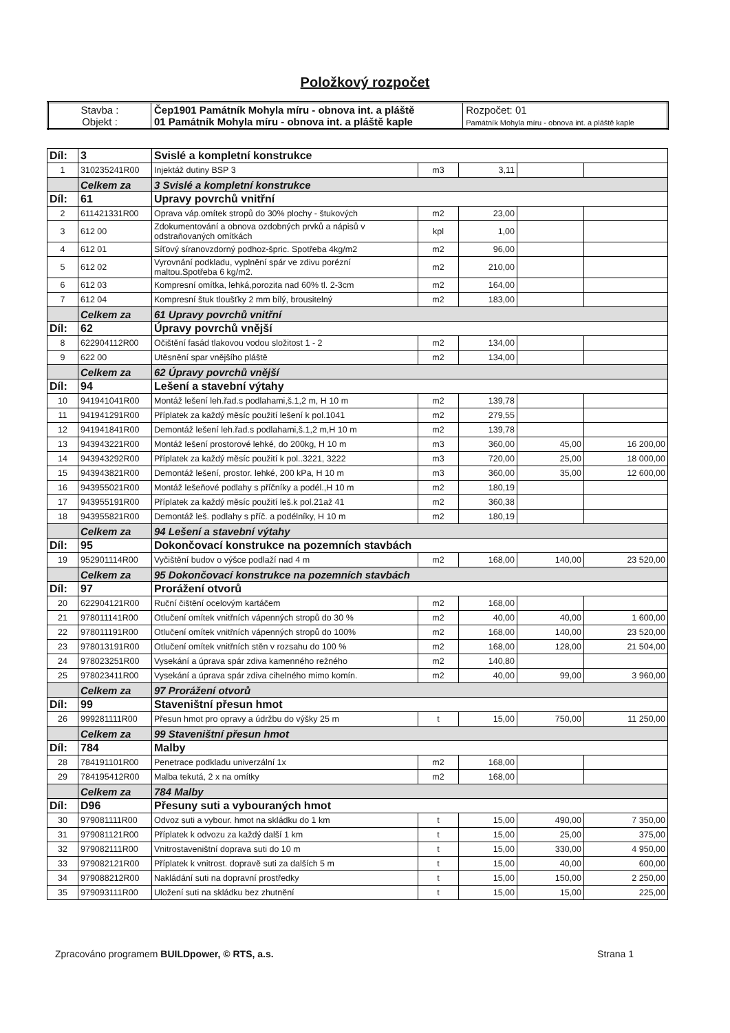Položkový rozpočet
| Stavba : Objekt : | Čep1901 Památník Mohyla míru - obnova int. a pláště 01 Památník Mohyla míru - obnova int. a pláště kaple | Rozpočet: 01 Památník Mohyla míru - obnova int. a pláště kaple |
| Díl: | 3 | Svislé a kompletní konstrukce | | | | |
| 1 | 310235241R00 | Injektáž dutiny BSP 3 | m3 | 3,11 | | |
| | Celkem za | 3 Svislé a kompletní konstrukce | | | | |
| Díl: | 61 | Upravy povrchů vnitřní | | | | |
| 2 | 611421331R00 | Oprava váp.omítek stropů do 30% plochy - štukových | m2 | 23,00 | | |
| 3 | 612 00 | Zdokumentování a obnova ozdobných prvků a nápisů v odstraňovaných omítkách | kpl | 1,00 | | |
| 4 | 612 01 | Síťový síranovzdorný podhoz-špric. Spotřeba 4kg/m2 | m2 | 96,00 | | |
| 5 | 612 02 | Vyrovnání podkladu, vyplnění spár ve zdivu porézní maltou.Spotřeba 6 kg/m2. | m2 | 210,00 | | |
| 6 | 612 03 | Kompresní omítka, lehká,porozita nad 60% tl. 2-3cm | m2 | 164,00 | | |
| 7 | 612 04 | Kompresní štuk tloušťky 2 mm bílý, brousitelný | m2 | 183,00 | | |
| | Celkem za | 61 Upravy povrchů vnitřní | | | | |
| Díl: | 62 | Úpravy povrchů vnější | | | | |
| 8 | 622904112R00 | Očištění fasád tlakovou vodou složitost 1 - 2 | m2 | 134,00 | | |
| 9 | 622 00 | Utěsnění spar vnějšího pláště | m2 | 134,00 | | |
| | Celkem za | 62 Úpravy povrchů vnější | | | | |
| Díl: | 94 | Lešení a stavební výtahy | | | | |
| 10 | 941941041R00 | Montáž lešení leh.řad.s podlahami,š.1,2 m, H 10 m | m2 | 139,78 | | |
| 11 | 941941291R00 | Příplatek za každý měsíc použití lešení k pol.1041 | m2 | 279,55 | | |
| 12 | 941941841R00 | Demontáž lešení leh.řad.s podlahami,š.1,2 m,H 10 m | m2 | 139,78 | | |
| 13 | 943943221R00 | Montáž lešení prostorové lehké, do 200kg, H 10 m | m3 | 360,00 | 45,00 | 16 200,00 |
| 14 | 943943292R00 | Příplatek za každý měsíc použití k pol..3221, 3222 | m3 | 720,00 | 25,00 | 18 000,00 |
| 15 | 943943821R00 | Demontáž lešení, prostor. lehké, 200 kPa, H 10 m | m3 | 360,00 | 35,00 | 12 600,00 |
| 16 | 943955021R00 | Montáž lešeňové podlahy s příčníky a podél.,H 10 m | m2 | 180,19 | | |
| 17 | 943955191R00 | Příplatek za každý měsíc použití leš.k pol.21až 41 | m2 | 360,38 | | |
| 18 | 943955821R00 | Demontáž leš. podlahy s příč. a podélníky, H 10 m | m2 | 180,19 | | |
| | Celkem za | 94 Lešení a stavební výtahy | | | | |
| Díl: | 95 | Dokončovací konstrukce na pozemních stavbách | | | | |
| 19 | 952901114R00 | Vyčištění budov o výšce podlaží nad 4 m | m2 | 168,00 | 140,00 | 23 520,00 |
| | Celkem za | 95 Dokončovací konstrukce na pozemních stavbách | | | | |
| Díl: | 97 | Prorážení otvorů | | | | |
| 20 | 622904121R00 | Ruční čištění ocelovým kartáčem | m2 | 168,00 | | |
| 21 | 978011141R00 | Otlučení omítek vnitřních vápenných stropů do 30 % | m2 | 40,00 | 40,00 | 1 600,00 |
| 22 | 978011191R00 | Otlučení omítek vnitřních vápenných stropů do 100% | m2 | 168,00 | 140,00 | 23 520,00 |
| 23 | 978013191R00 | Otlučení omítek vnitřních stěn v rozsahu do 100 % | m2 | 168,00 | 128,00 | 21 504,00 |
| 24 | 978023251R00 | Vysekání a úprava spár zdiva kamenného režného | m2 | 140,80 | | |
| 25 | 978023411R00 | Vysekání a úprava spár zdiva cihelného mimo komín. | m2 | 40,00 | 99,00 | 3 960,00 |
| | Celkem za | 97 Prorážení otvorů | | | | |
| Díl: | 99 | Staveništní přesun hmot | | | | |
| 26 | 999281111R00 | Přesun hmot pro opravy a údržbu do výšky 25 m | t | 15,00 | 750,00 | 11 250,00 |
| | Celkem za | 99 Staveništní přesun hmot | | | | |
| Díl: | 784 | Malby | | | | |
| 28 | 784191101R00 | Penetrace podkladu univerzální 1x | m2 | 168,00 | | |
| 29 | 784195412R00 | Malba tekutá, 2 x na omítky | m2 | 168,00 | | |
| | Celkem za | 784 Malby | | | | |
| Díl: | D96 | Přesuny suti a vybouraných hmot | | | | |
| 30 | 979081111R00 | Odvoz suti a vybour. hmot na skládku do 1 km | t | 15,00 | 490,00 | 7 350,00 |
| 31 | 979081121R00 | Příplatek k odvozu za každý další 1 km | t | 15,00 | 25,00 | 375,00 |
| 32 | 979082111R00 | Vnitrostaveništní doprava suti do 10 m | t | 15,00 | 330,00 | 4 950,00 |
| 33 | 979082121R00 | Příplatek k vnitrost. dopravě suti za dalších 5 m | t | 15,00 | 40,00 | 600,00 |
| 34 | 979088212R00 | Nakládání suti na dopravní prostředky | t | 15,00 | 150,00 | 2 250,00 |
| 35 | 979093111R00 | Uložení suti na skládku bez zhutnění | t | 15,00 | 15,00 | 225,00 |
Zpracováno programem BUILDpower, © RTS, a.s. Strana 1